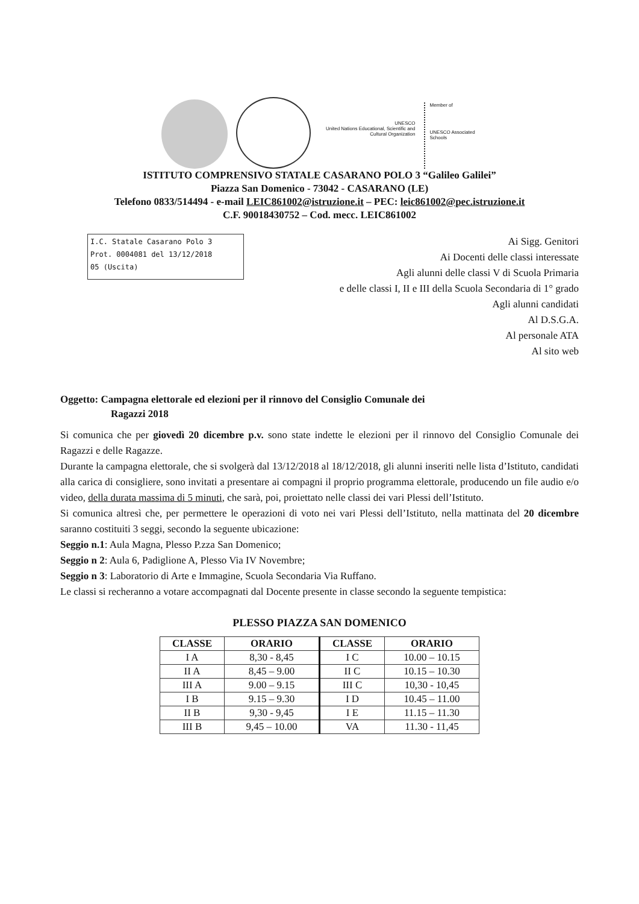UNESCO
United Nations Educational, Scientific and Cultural Organization
Member of
UNESCO Associated Schools
ISTITUTO COMPRENSIVO STATALE CASARANO POLO 3 “Galileo Galilei”
Piazza San Domenico - 73042 - CASARANO (LE)
Telefono 0833/514494 - e-mail LEIC861002@istruzione.it – PEC: leic861002@pec.istruzione.it
C.F. 90018430752 – Cod. mecc. LEIC861002
I.C. Statale Casarano Polo 3
Prot. 0004081 del 13/12/2018
05 (Uscita)
Ai Sigg. Genitori
Ai Docenti delle classi interessate
Agli alunni delle classi V di Scuola Primaria
e delle classi I, II e III della Scuola Secondaria di 1° grado
Agli alunni candidati
Al D.S.G.A.
Al personale ATA
Al sito web
Oggetto: Campagna elettorale ed elezioni per il rinnovo del Consiglio Comunale dei
Ragazzi 2018
Si comunica che per giovedì 20 dicembre p.v. sono state indette le elezioni per il rinnovo del Consiglio Comunale dei Ragazzi e delle Ragazze.
Durante la campagna elettorale, che si svolgerà dal 13/12/2018 al 18/12/2018, gli alunni inseriti nelle lista d’Istituto, candidati alla carica di consigliere, sono invitati a presentare ai compagni il proprio programma elettorale, producendo un file audio e/o video, della durata massima di 5 minuti, che sarà, poi, proiettato nelle classi dei vari Plessi dell’Istituto.
Si comunica altresì che, per permettere le operazioni di voto nei vari Plessi dell’Istituto, nella mattinata del 20 dicembre saranno costituiti 3 seggi, secondo la seguente ubicazione:
Seggio n.1: Aula Magna, Plesso P.zza San Domenico;
Seggio n 2: Aula 6, Padiglione A, Plesso Via IV Novembre;
Seggio n 3: Laboratorio di Arte e Immagine, Scuola Secondaria Via Ruffano.
Le classi si recheranno a votare accompagnati dal Docente presente in classe secondo la seguente tempistica:
PLESSO PIAZZA SAN DOMENICO
| CLASSE | ORARIO | CLASSE | ORARIO |
| --- | --- | --- | --- |
| I A | 8,30 - 8,45 | I C | 10.00 – 10.15 |
| II A | 8,45 – 9.00 | II C | 10.15 – 10.30 |
| III A | 9.00 – 9.15 | III C | 10,30 - 10,45 |
| I B | 9.15 – 9.30 | I D | 10.45 – 11.00 |
| II B | 9,30 - 9,45 | I E | 11.15 – 11.30 |
| III B | 9,45 – 10.00 | VA | 11.30 - 11,45 |